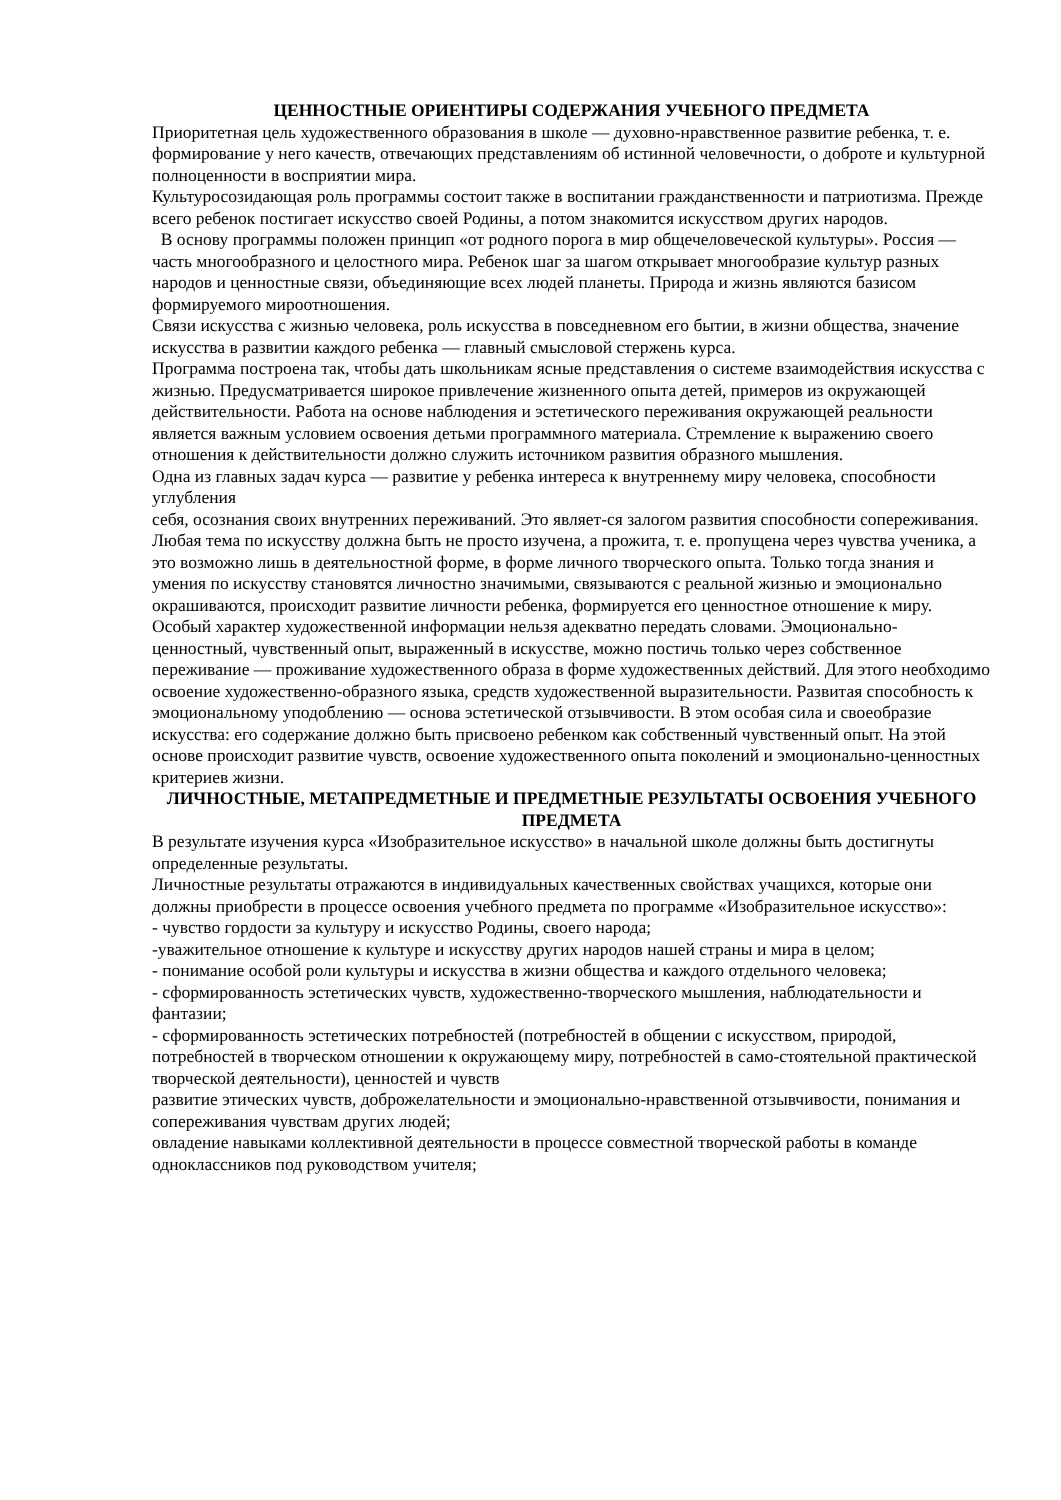ЦЕННОСТНЫЕ ОРИЕНТИРЫ СОДЕРЖАНИЯ УЧЕБНОГО ПРЕДМЕТА
Приоритетная цель художественного образования в школе — духовно-нравственное развитие ребенка, т. е. формирование у него качеств, отвечающих представлениям об истинной человечности, о доброте и культурной полноценности в восприятии мира.
Культуросозидающая роль программы состоит также в воспитании гражданственности и патриотизма. Прежде всего ребенок постигает искусство своей Родины, а потом знакомится искусством других народов.
В основу программы положен принцип «от родного порога в мир общечеловеческой культуры». Россия — часть многообразного и целостного мира. Ребенок шаг за шагом открывает многообразие культур разных народов и ценностные связи, объединяющие всех людей планеты. Природа и жизнь являются базисом формируемого мироотношения.
Связи искусства с жизнью человека, роль искусства в повседневном его бытии, в жизни общества, значение искусства в развитии каждого ребенка — главный смысловой стержень курса.
Программа построена так, чтобы дать школьникам ясные представления о системе взаимодействия искусства с жизнью. Предусматривается широкое привлечение жизненного опыта детей, примеров из окружающей действительности. Работа на основе наблюдения и эстетического переживания окружающей реальности является важным условием освоения детьми программного материала. Стремление к выражению своего отношения к действительности должно служить источником развития образного мышления.
Одна из главных задач курса — развитие у ребенка интереса к внутреннему миру человека, способности углубления
себя, осознания своих внутренних переживаний. Это являет-ся залогом развития способности сопереживания.
Любая тема по искусству должна быть не просто изучена, а прожита, т. е. пропущена через чувства ученика, а это возможно лишь в деятельностной форме, в форме личного творческого опыта. Только тогда знания и умения по искусству становятся личностно значимыми, связываются с реальной жизнью и эмоционально окрашиваются, происходит развитие личности ребенка, формируется его ценностное отношение к миру.
Особый характер художественной информации нельзя адекватно передать словами. Эмоционально-ценностный, чувственный опыт, выраженный в искусстве, можно постичь только через собственное переживание — проживание художественного образа в форме художественных действий. Для этого необходимо освоение художественно-образного языка, средств художественной выразительности. Развитая способность к эмоциональному уподоблению — основа эстетической отзывчивости. В этом особая сила и своеобразие искусства: его содержание должно быть присвоено ребенком как собственный чувственный опыт. На этой основе происходит развитие чувств, освоение художественного опыта поколений и эмоционально-ценностных критериев жизни.
ЛИЧНОСТНЫЕ, МЕТАПРЕДМЕТНЫЕ И ПРЕДМЕТНЫЕ РЕЗУЛЬТАТЫ ОСВОЕНИЯ УЧЕБНОГО ПРЕДМЕТА
В результате изучения курса «Изобразительное искусство» в начальной школе должны быть достигнуты определенные результаты.
Личностные результаты отражаются в индивидуальных качественных свойствах учащихся, которые они должны приобрести в процессе освоения учебного предмета по программе «Изобразительное искусство»:
- чувство гордости за культуру и искусство Родины, своего народа;
-уважительное отношение к культуре и искусству других народов нашей страны и мира в целом;
- понимание особой роли культуры и искусства в жизни общества и каждого отдельного человека;
- сформированность эстетических чувств, художественно-творческого мышления, наблюдательности и фантазии;
- сформированность эстетических потребностей (потребностей в общении с искусством, природой, потребностей в творческом отношении к окружающему миру, потребностей в само-стоятельной практической творческой деятельности), ценностей и чувств
развитие этических чувств, доброжелательности и эмоционально-нравственной отзывчивости, понимания и сопереживания чувствам других людей;
овладение навыками коллективной деятельности в процессе совместной творческой работы в команде одноклассников под руководством учителя;